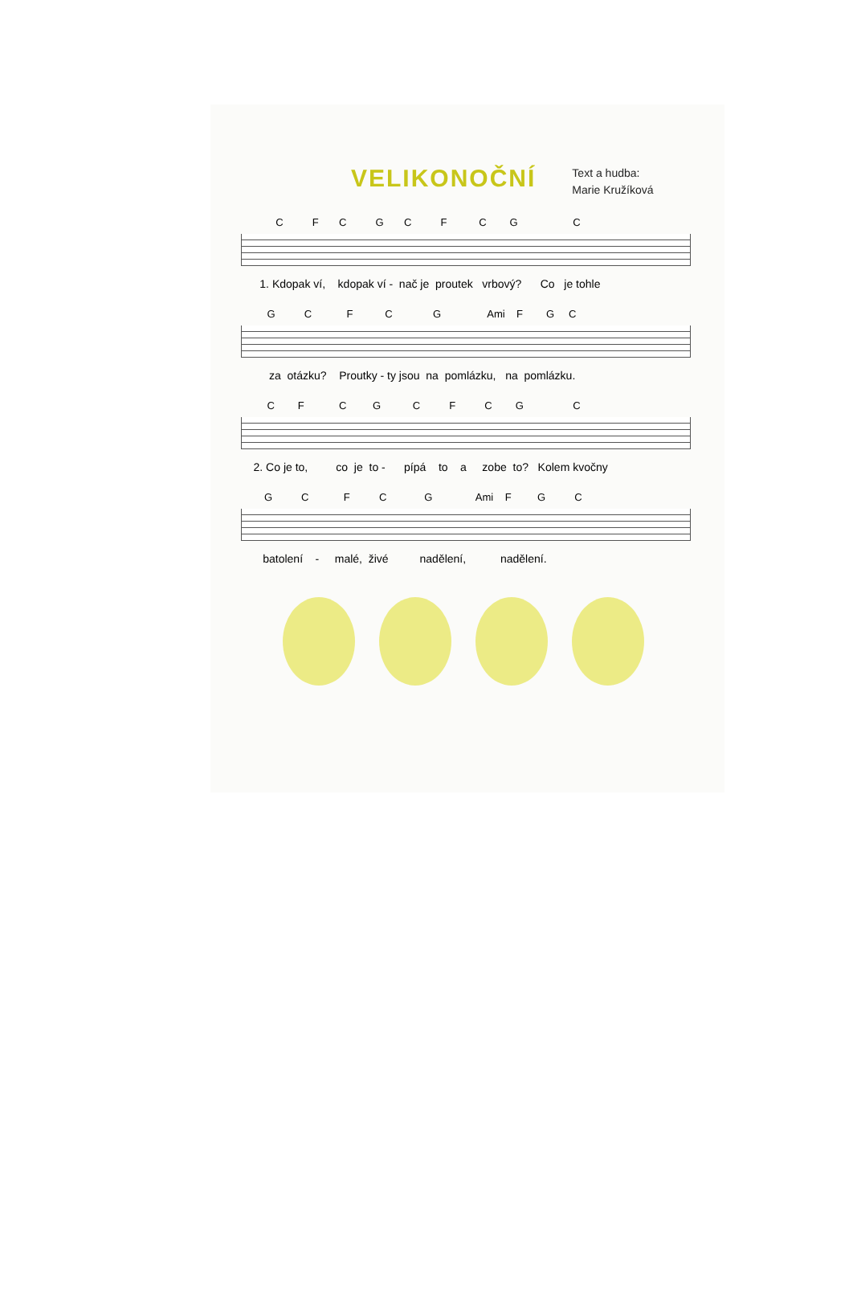VELIKONOČNÍ
Text a hudba:
Marie Kružíková
C F C G C F C G C
1. Kdopak ví, kdopak ví - nač je proutek vrbový? Co je tohle
G C F C G Ami F G C
za otázku? Proutky - ty jsou na pomlázku, na pomlázku.
C F C G C F C G C
2. Co je to, co je to - pípá to a zobe to? Kolem kvočny
G C F C G Ami F G C
batolení - malé, živé nadělení, nadělení.